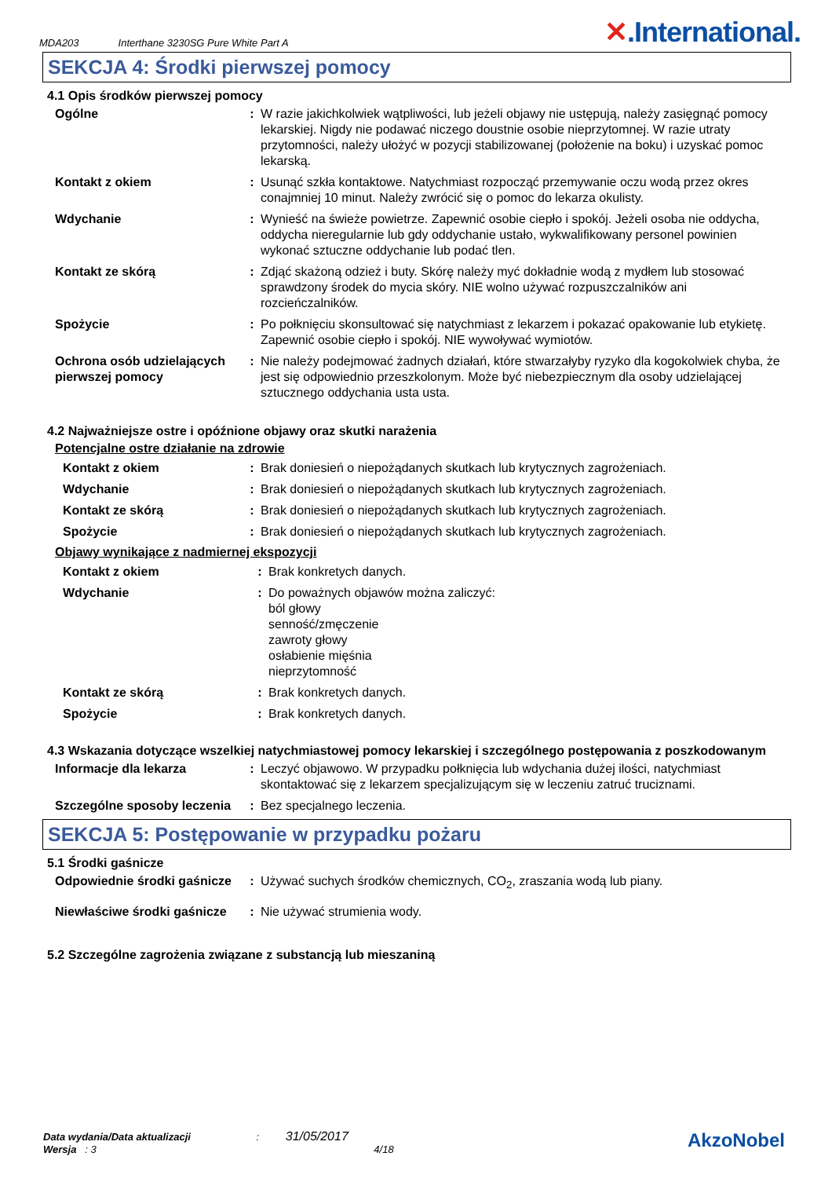MDA203 Interthane 3230SG Pure White Part A ✕.International.
SEKCJA 4: Środki pierwszej pomocy
4.1 Opis środków pierwszej pomocy
Ogólne : W razie jakichkolwiek wątpliwości, lub jeżeli objawy nie ustępują, należy zasięgnąć pomocy lekarskiej. Nigdy nie podawać niczego doustnie osobie nieprzytomnej. W razie utraty przytomności, należy ułożyć w pozycji stabilizowanej (położenie na boku) i uzyskać pomoc lekarską.
Kontakt z okiem : Usunąć szkła kontaktowe. Natychmiast rozpocząć przemywanie oczu wodą przez okres conajmniej 10 minut. Należy zwrócić się o pomoc do lekarza okulisty.
Wdychanie : Wynieść na świeże powietrze. Zapewnić osobie ciepło i spokój. Jeżeli osoba nie oddycha, oddycha nieregularnie lub gdy oddychanie ustało, wykwalifikowany personel powinien wykonać sztuczne oddychanie lub podać tlen.
Kontakt ze skórą : Zdjąć skażoną odzież i buty. Skórę należy myć dokładnie wodą z mydłem lub stosować sprawdzony środek do mycia skóry. NIE wolno używać rozpuszczalników ani rozcieńczalników.
Spożycie : Po połknięciu skonsultować się natychmiast z lekarzem i pokazać opakowanie lub etykietę. Zapewnić osobie ciepło i spokój. NIE wywoływać wymiotów.
Ochrona osób udzielających pierwszej pomocy
: Nie należy podejmować żadnych działań, które stwarzałyby ryzyko dla kogokolwiek chyba, że jest się odpowiednio przeszkolonym. Może być niebezpiecznym dla osoby udzielającej sztucznego oddychania usta usta.
4.2 Najważniejsze ostre i opóźnione objawy oraz skutki narażenia
Potencjalne ostre działanie na zdrowie
Kontakt z okiem : Brak doniesień o niepożądanych skutkach lub krytycznych zagrożeniach.
Wdychanie : Brak doniesień o niepożądanych skutkach lub krytycznych zagrożeniach.
Kontakt ze skórą : Brak doniesień o niepożądanych skutkach lub krytycznych zagrożeniach.
Spożycie : Brak doniesień o niepożądanych skutkach lub krytycznych zagrożeniach.
Objawy wynikające z nadmiernej ekspozycji
Kontakt z okiem : Brak konkretych danych.
Wdychanie : Do poważnych objawów można zaliczyć:
ból głowy
senność/zmęczenie
zawroty głowy
osłabienie mięśnia
nieprzytomność
Kontakt ze skórą : Brak konkretych danych.
Spożycie : Brak konkretych danych.
4.3 Wskazania dotyczące wszelkiej natychmiastowej pomocy lekarskiej i szczególnego postępowania z poszkodowanym
Informacje dla lekarza : Leczyć objawowo. W przypadku połknięcia lub wdychania dużej ilości, natychmiast skontaktować się z lekarzem specjalizującym się w leczeniu zatruć truciznami.
Szczególne sposoby leczenia
: Bez specjalnego leczenia.
SEKCJA 5: Postępowanie w przypadku pożaru
5.1 Środki gaśnicze
Odpowiednie środki gaśnicze
: Używać suchych środków chemicznych, CO<sub>2</sub>, zraszania wodą lub piany.
Niewłaściwe środki gaśnicze
: Nie używać strumienia wody.
5.2 Szczególne zagrożenia związane z substancją lub mieszaniną
Data wydania/Data aktualizacji : 31/05/2017
Wersja : 3 4/18
AkzoNobel